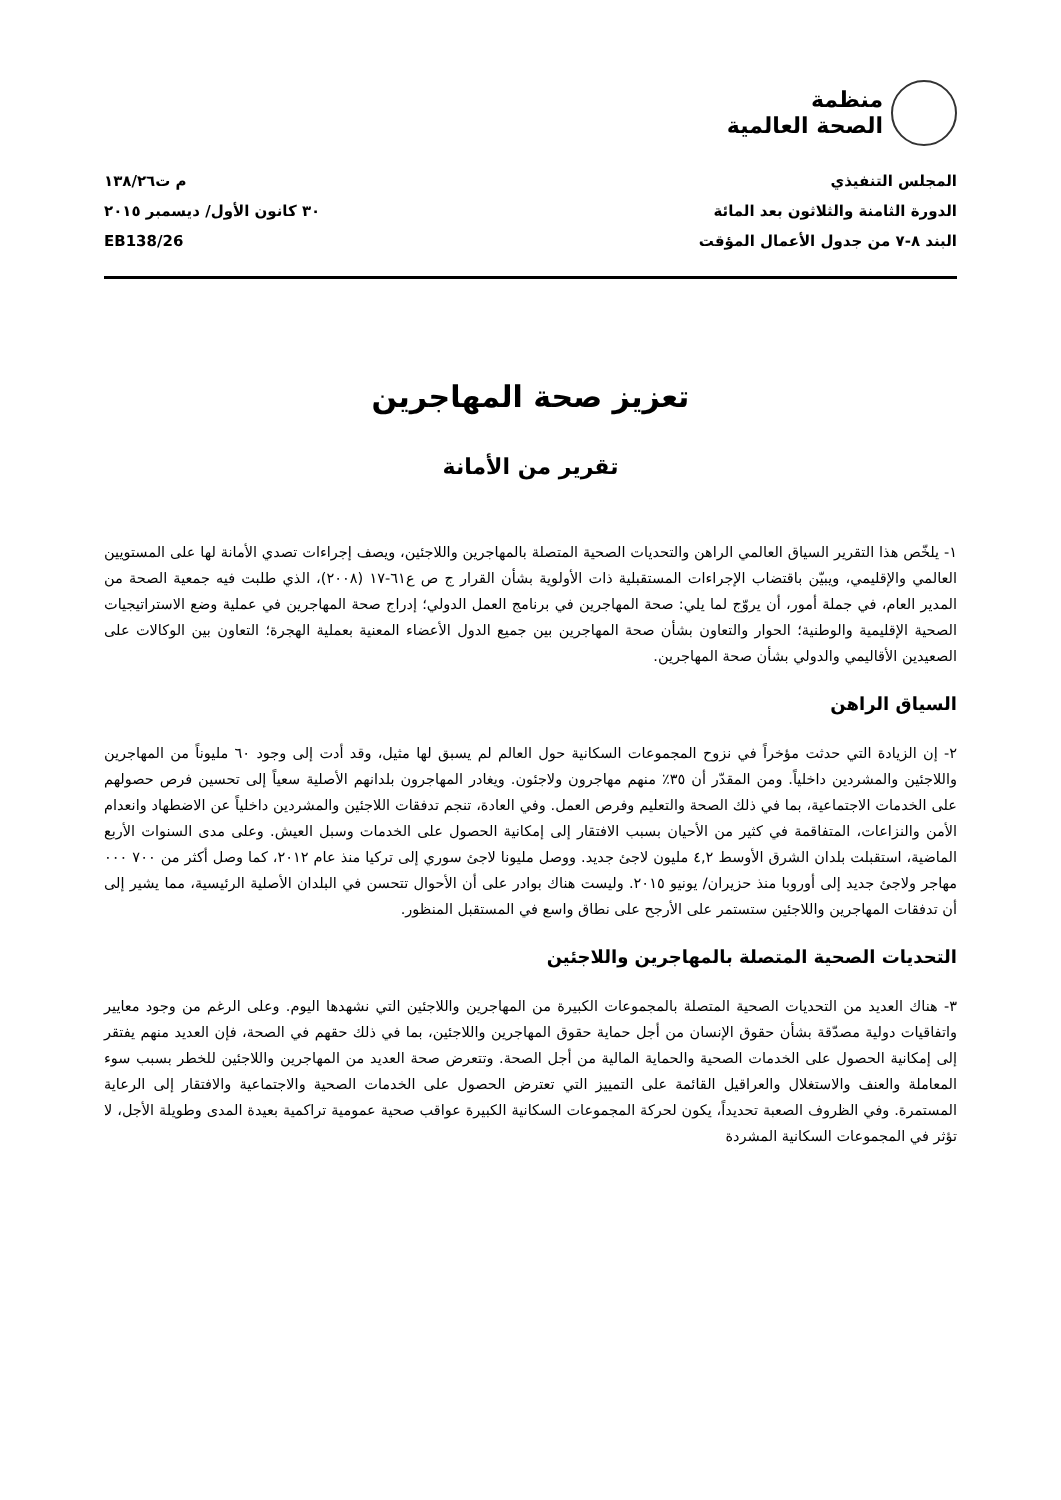منظمة
الصحة العالمية
المجلس التنفيذي
الدورة الثامنة والثلاثون بعد المائة
البند ٨-٧ من جدول الأعمال المؤقت
م ت١٣٨/٢٦
٣٠ كانون الأول/ ديسمبر ٢٠١٥
EB138/26
تعزيز صحة المهاجرين
تقرير من الأمانة
١- يلخّص هذا التقرير السياق العالمي الراهن والتحديات الصحية المتصلة بالمهاجرين واللاجئين، ويصف إجراءات تصدي الأمانة لها على المستويين العالمي والإقليمي، ويبيّن باقتضاب الإجراءات المستقبلية ذات الأولوية بشأن القرار ج ص ع٦١-١٧ (٢٠٠٨)، الذي طلبت فيه جمعية الصحة من المدير العام، في جملة أمور، أن يروّج لما يلي: صحة المهاجرين في برنامج العمل الدولي؛ إدراج صحة المهاجرين في عملية وضع الاستراتيجيات الصحية الإقليمية والوطنية؛ الحوار والتعاون بشأن صحة المهاجرين بين جميع الدول الأعضاء المعنية بعملية الهجرة؛ التعاون بين الوكالات على الصعيدين الأقاليمي والدولي بشأن صحة المهاجرين.
السياق الراهن
٢- إن الزيادة التي حدثت مؤخراً في نزوح المجموعات السكانية حول العالم لم يسبق لها مثيل، وقد أدت إلى وجود ٦٠ مليوناً من المهاجرين واللاجئين والمشردين داخلياً. ومن المقدّر أن ٣٥٪ منهم مهاجرون ولاجئون. ويغادر المهاجرون بلدانهم الأصلية سعياً إلى تحسين فرص حصولهم على الخدمات الاجتماعية، بما في ذلك الصحة والتعليم وفرص العمل. وفي العادة، تنجم تدفقات اللاجئين والمشردين داخلياً عن الاضطهاد وانعدام الأمن والنزاعات، المتفاقمة في كثير من الأحيان بسبب الافتقار إلى إمكانية الحصول على الخدمات وسبل العيش. وعلى مدى السنوات الأربع الماضية، استقبلت بلدان الشرق الأوسط ٤,٢ مليون لاجئ جديد. ووصل مليونا لاجئ سوري إلى تركيا منذ عام ٢٠١٢، كما وصل أكثر من ٧٠٠ ٠٠٠ مهاجر ولاجئ جديد إلى أوروبا منذ حزيران/ يونيو ٢٠١٥. وليست هناك بوادر على أن الأحوال تتحسن في البلدان الأصلية الرئيسية، مما يشير إلى أن تدفقات المهاجرين واللاجئين ستستمر على الأرجح على نطاق واسع في المستقبل المنظور.
التحديات الصحية المتصلة بالمهاجرين واللاجئين
٣- هناك العديد من التحديات الصحية المتصلة بالمجموعات الكبيرة من المهاجرين واللاجئين التي نشهدها اليوم. وعلى الرغم من وجود معايير واتفاقيات دولية مصدّقة بشأن حقوق الإنسان من أجل حماية حقوق المهاجرين واللاجئين، بما في ذلك حقهم في الصحة، فإن العديد منهم يفتقر إلى إمكانية الحصول على الخدمات الصحية والحماية المالية من أجل الصحة. وتتعرض صحة العديد من المهاجرين واللاجئين للخطر بسبب سوء المعاملة والعنف والاستغلال والعراقيل القائمة على التمييز التي تعترض الحصول على الخدمات الصحية والاجتماعية والافتقار إلى الرعاية المستمرة. وفي الظروف الصعبة تحديداً، يكون لحركة المجموعات السكانية الكبيرة عواقب صحية عمومية تراكمية بعيدة المدى وطويلة الأجل، لا تؤثر في المجموعات السكانية المشردة